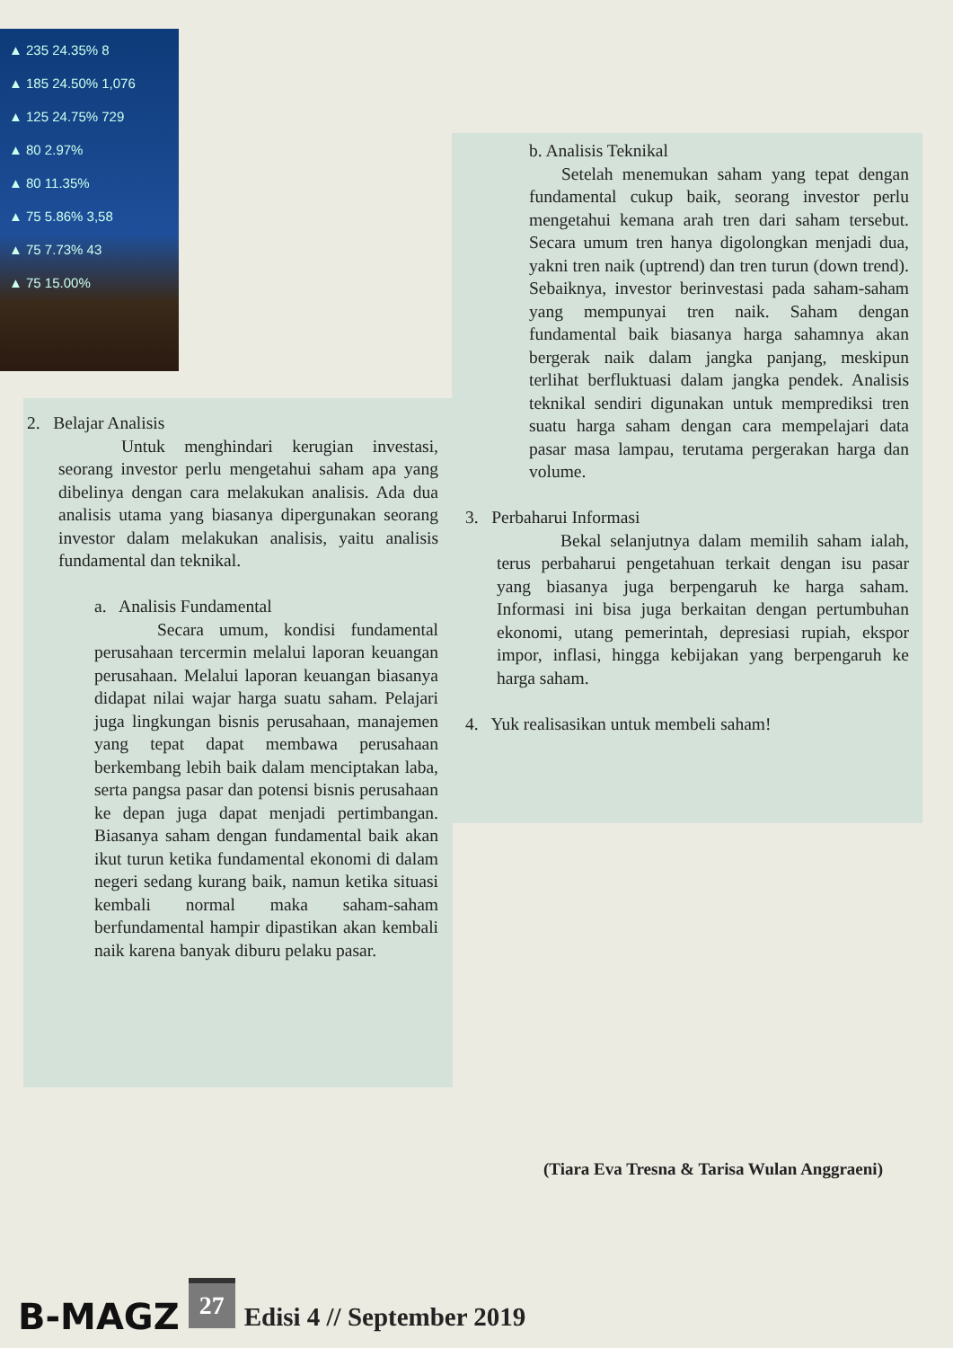▲ 235 24.35% 8
▲ 185 24.50% 1,076
▲ 125 24.75% 729
▲ 80 2.97%
▲ 80 11.35%
▲ 75 5.86% 3,58
▲ 75 7.73% 43
▲ 75 15.00%
2. Belajar Analisis
Untuk menghindari kerugian investasi, seorang investor perlu mengetahui saham apa yang dibelinya dengan cara melakukan analisis. Ada dua analisis utama yang biasanya dipergunakan seorang investor dalam melakukan analisis, yaitu analisis fundamental dan teknikal.
a. Analisis Fundamental
Secara umum, kondisi fundamental perusahaan tercermin melalui laporan keuangan perusahaan. Melalui laporan keuangan biasanya didapat nilai wajar harga suatu saham. Pelajari juga lingkungan bisnis perusahaan, manajemen yang tepat dapat membawa perusahaan berkembang lebih baik dalam menciptakan laba, serta pangsa pasar dan potensi bisnis perusahaan ke depan juga dapat menjadi pertimbangan. Biasanya saham dengan fundamental baik akan ikut turun ketika fundamental ekonomi di dalam negeri sedang kurang baik, namun ketika situasi kembali normal maka saham-saham berfundamental hampir dipastikan akan kembali naik karena banyak diburu pelaku pasar.
b. Analisis Teknikal
Setelah menemukan saham yang tepat dengan fundamental cukup baik, seorang investor perlu mengetahui kemana arah tren dari saham tersebut. Secara umum tren hanya digolongkan menjadi dua, yakni tren naik (uptrend) dan tren turun (down trend). Sebaiknya, investor berinvestasi pada saham-saham yang mempunyai tren naik. Saham dengan fundamental baik biasanya harga sahamnya akan bergerak naik dalam jangka panjang, meskipun terlihat berfluktuasi dalam jangka pendek. Analisis teknikal sendiri digunakan untuk memprediksi tren suatu harga saham dengan cara mempelajari data pasar masa lampau, terutama pergerakan harga dan volume.
3. Perbaharui Informasi
Bekal selanjutnya dalam memilih saham ialah, terus perbaharui pengetahuan terkait dengan isu pasar yang biasanya juga berpengaruh ke harga saham. Informasi ini bisa juga berkaitan dengan pertumbuhan ekonomi, utang pemerintah, depresiasi rupiah, ekspor impor, inflasi, hingga kebijakan yang berpengaruh ke harga saham.
4. Yuk realisasikan untuk membeli saham!
(Tiara Eva Tresna & Tarisa Wulan Anggraeni)
B-MAGZ 27 Edisi 4 // September 2019